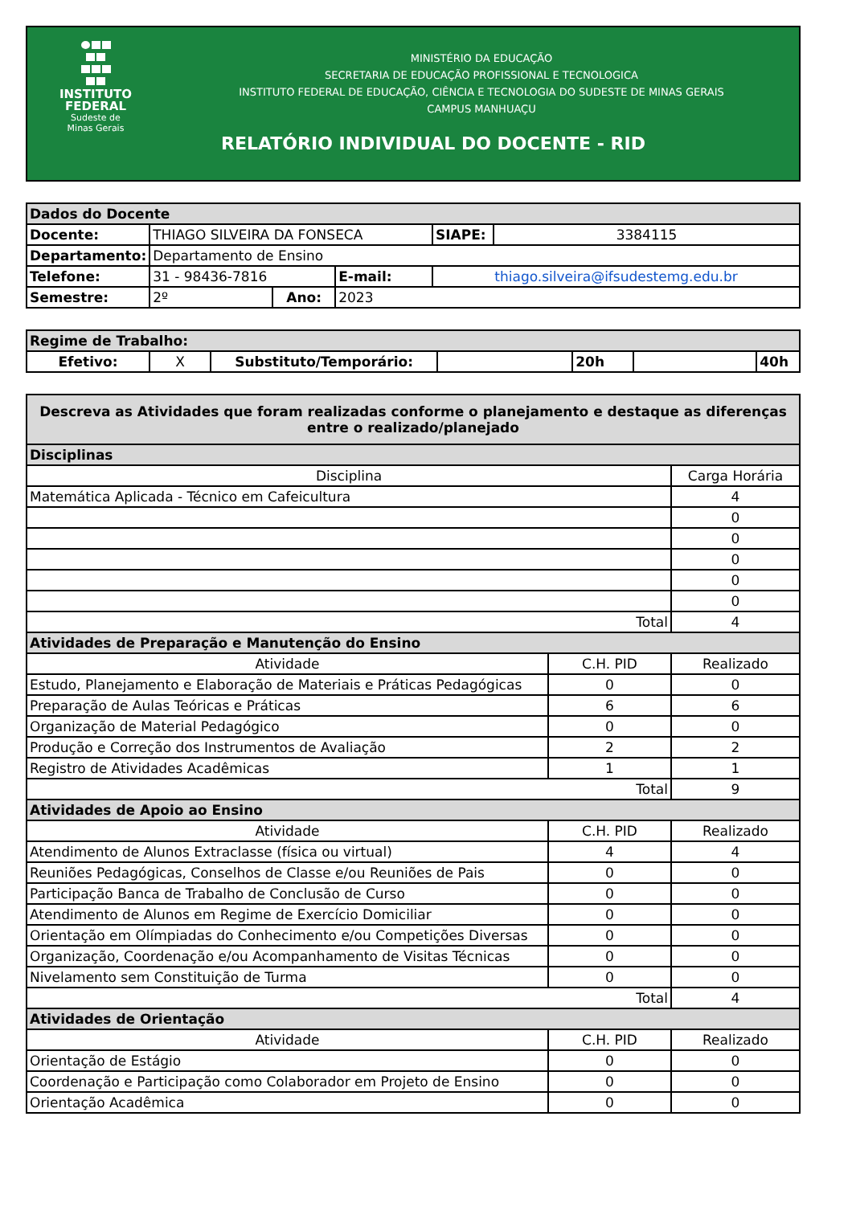INSTITUTO
FEDERAL
Sudeste de
Minas Gerais
MINISTÉRIO DA EDUCAÇÃO
SECRETARIA DE EDUCAÇÃO PROFISSIONAL E TECNOLOGICA
INSTITUTO FEDERAL DE EDUCAÇÃO, CIÊNCIA E TECNOLOGIA DO SUDESTE DE MINAS GERAIS
CAMPUS MANHUAÇU
RELATÓRIO INDIVIDUAL DO DOCENTE - RID
| Dados do Docente | | | | | | |
| Docente: | THIAGO SILVEIRA DA FONSECA | | | | SIAPE: | 3384115 |
| Departamento: | Departamento de Ensino | | | | | |
| Telefone: | 31 - 98436-7816 | | E-mail: | thiago.silveira@ifsudestemg.edu.br | | |
| Semestre: | 2º | Ano: | 2023 | | | |
| Regime de Trabalho: | | | | | | |
| Efetivo: | X | Substituto/Temporário: | | 20h | | 40h |
| Descreva as Atividades que foram realizadas conforme o planejamento e destaque as diferenças entre o realizado/planejado | | |
| Disciplinas | | |
| Disciplina | | Carga Horária |
| Matemática Aplicada - Técnico em Cafeicultura | | 4 |
| | | 0 |
| | | 0 |
| | | 0 |
| | | 0 |
| | | 0 |
| Total | | 4 |
| Atividades de Preparação e Manutenção do Ensino | | |
| Atividade | C.H. PID | Realizado |
| Estudo, Planejamento e Elaboração de Materiais e Práticas Pedagógicas | 0 | 0 |
| Preparação de Aulas Teóricas e Práticas | 6 | 6 |
| Organização de Material Pedagógico | 0 | 0 |
| Produção e Correção dos Instrumentos de Avaliação | 2 | 2 |
| Registro de Atividades Acadêmicas | 1 | 1 |
| Total | | 9 |
| Atividades de Apoio ao Ensino | | |
| Atividade | C.H. PID | Realizado |
| Atendimento de Alunos Extraclasse (física ou virtual) | 4 | 4 |
| Reuniões Pedagógicas, Conselhos de Classe e/ou Reuniões de Pais | 0 | 0 |
| Participação Banca de Trabalho de Conclusão de Curso | 0 | 0 |
| Atendimento de Alunos em Regime de Exercício Domiciliar | 0 | 0 |
| Orientação em Olímpiadas do Conhecimento e/ou Competições Diversas | 0 | 0 |
| Organização, Coordenação e/ou Acompanhamento de Visitas Técnicas | 0 | 0 |
| Nivelamento sem Constituição de Turma | 0 | 0 |
| Total | | 4 |
| Atividades de Orientação | | |
| Atividade | C.H. PID | Realizado |
| Orientação de Estágio | 0 | 0 |
| Coordenação e Participação como Colaborador em Projeto de Ensino | 0 | 0 |
| Orientação Acadêmica | 0 | 0 |